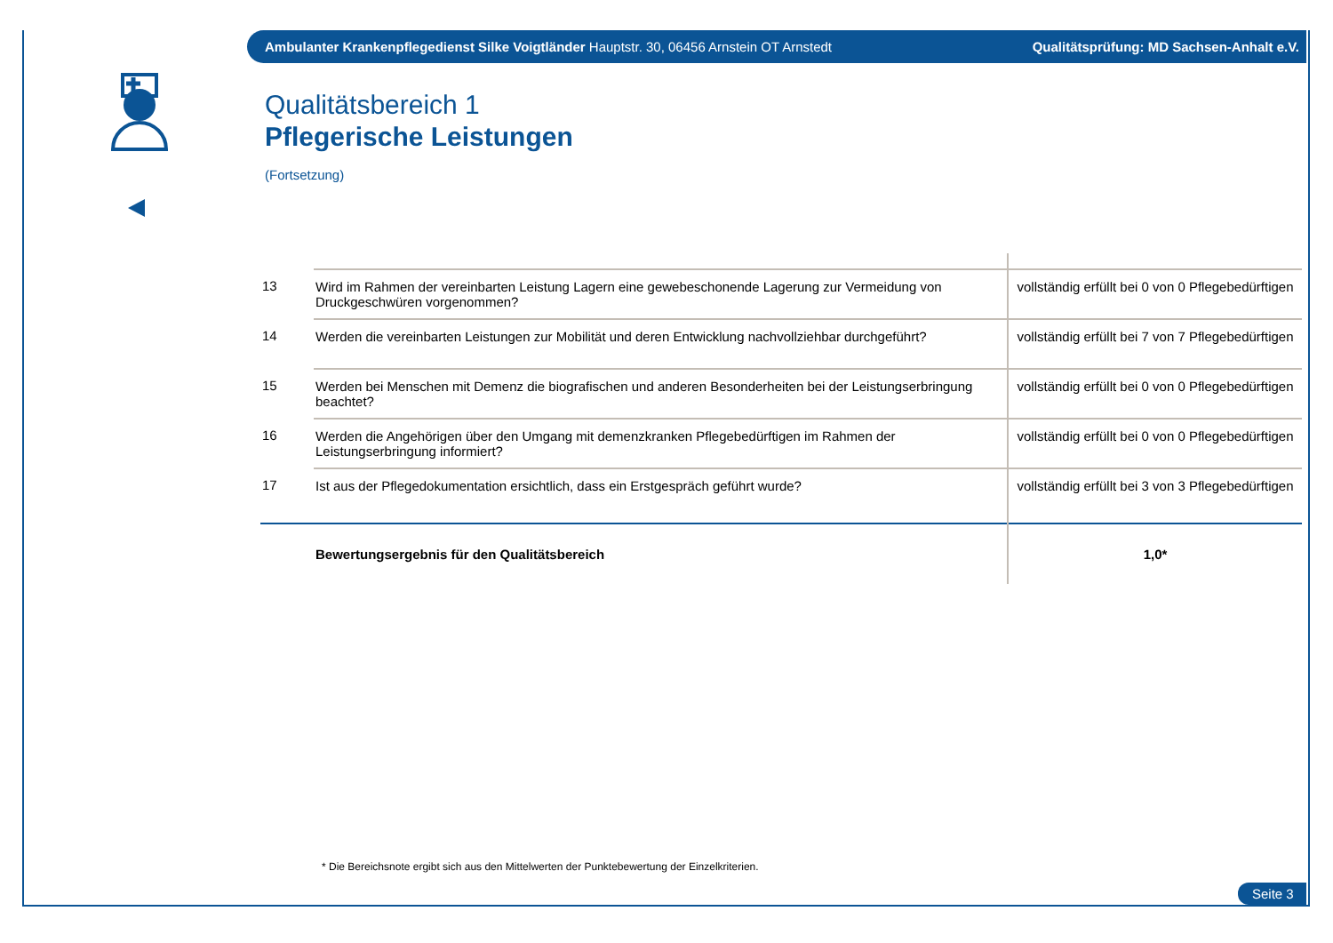Ambulanter Krankenpflegedienst Silke Voigtländer Hauptstr. 30, 06456 Arnstein OT Arnstedt Qualitätsprüfung: MD Sachsen-Anhalt e.V.
Qualitätsbereich 1
Pflegerische Leistungen
(Fortsetzung)
| 13 | Wird im Rahmen der vereinbarten Leistung Lagern eine gewebeschonende Lagerung zur Vermeidung von Druckgeschwüren vorgenommen? | vollständig erfüllt bei 0 von 0 Pflegebedürftigen |
| 14 | Werden die vereinbarten Leistungen zur Mobilität und deren Entwicklung nachvollziehbar durchgeführt? | vollständig erfüllt bei 7 von 7 Pflegebedürftigen |
| 15 | Werden bei Menschen mit Demenz die biografischen und anderen Besonderheiten bei der Leistungserbringung beachtet? | vollständig erfüllt bei 0 von 0 Pflegebedürftigen |
| 16 | Werden die Angehörigen über den Umgang mit demenzkranken Pflegebedürftigen im Rahmen der Leistungserbringung informiert? | vollständig erfüllt bei 0 von 0 Pflegebedürftigen |
| 17 | Ist aus der Pflegedokumentation ersichtlich, dass ein Erstgespräch geführt wurde? | vollständig erfüllt bei 3 von 3 Pflegebedürftigen |
| | Bewertungsergebnis für den Qualitätsbereich | 1,0* |
* Die Bereichsnote ergibt sich aus den Mittelwerten der Punktebewertung der Einzelkriterien.
Seite 3